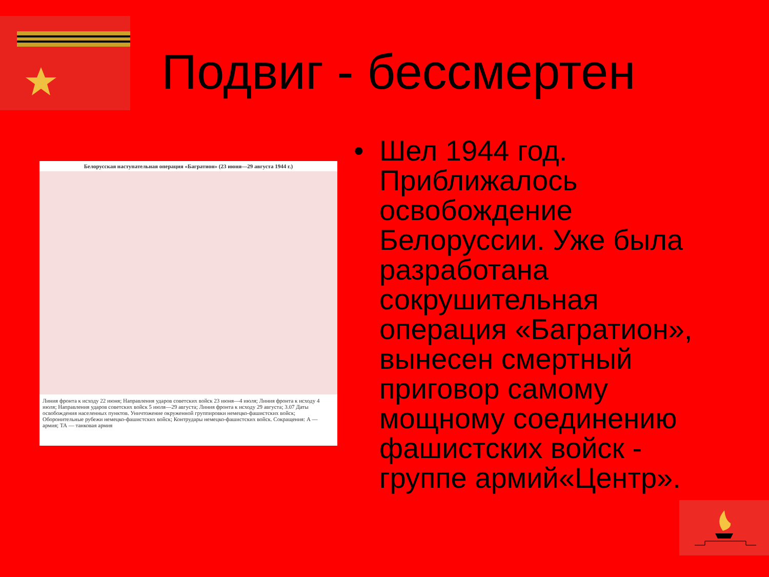Подвиг - бессмертен
Белорусская наступательная операция «Багратион» (23 июня—29 августа 1944 г.)
Линия фронта к исходу 22 июня; Направления ударов советских войск 23 июня—4 июля; Линия фронта к исходу 4 июля; Направления ударов советских войск 5 июля—29 августа; Линия фронта к исходу 29 августа; 3.07 Даты освобождения населенных пунктов. Уничтожение окруженной группировки немецко-фашистских войск; Оборонительные рубежи немецко-фашистских войск; Контрудары немецко-фашистских войск. Сокращения: А — армия; ТА — танковая армия
• Шел 1944 год. Приближалось освобождение Белоруссии. Уже была разработана сокрушительная операция «Багратион», вынесен смертный приговор самому мощному соединению фашистских войск - группе армий«Центр».